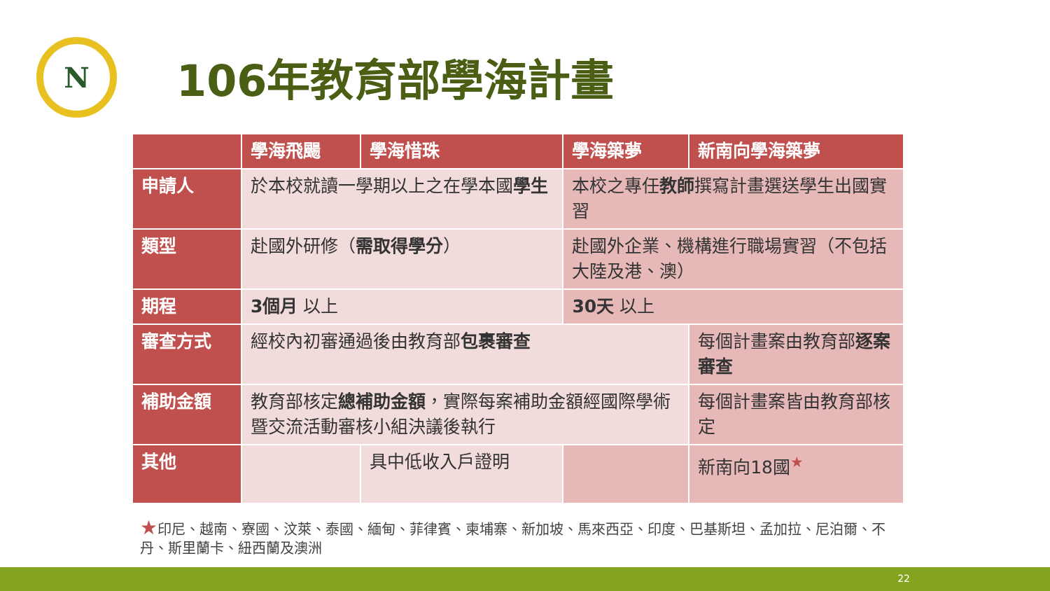N
106年教育部學海計畫
| | 學海飛颺 | 學海惜珠 | 學海築夢 | 新南向學海築夢 |
| --- | --- | --- | --- | --- |
| 申請人 | 於本校就讀一學期以上之在學本國 學生 | | 本校之專任 教師 撰寫計畫選送學生出國實習 | |
| 類型 | 赴國外研修（ 需取得學分 ） | | 赴國外企業、機構進行職場實習（不包括大陸及港、澳） | |
| 期程 | 3個月 以上 | | 30天 以上 | |
| 審查方式 | 經校內初審通過後由教育部 包裹審查 | | | 每個計畫案由教育部 逐案審查 |
| 補助金額 | 教育部核定 總補助金額 ，實際每案補助金額經國際學術暨交流活動審核小組決議後執行 | | | 每個計畫案皆由教育部核定 |
| 其他 | | 具中低收入戶證明 | | 新南向18國<sup>★</sup> |
★印尼、越南、寮國、汶萊、泰國、緬甸、菲律賓、柬埔寨、新加坡、馬來西亞、印度、巴基斯坦、孟加拉、尼泊爾、不丹、斯里蘭卡、紐西蘭及澳洲
22